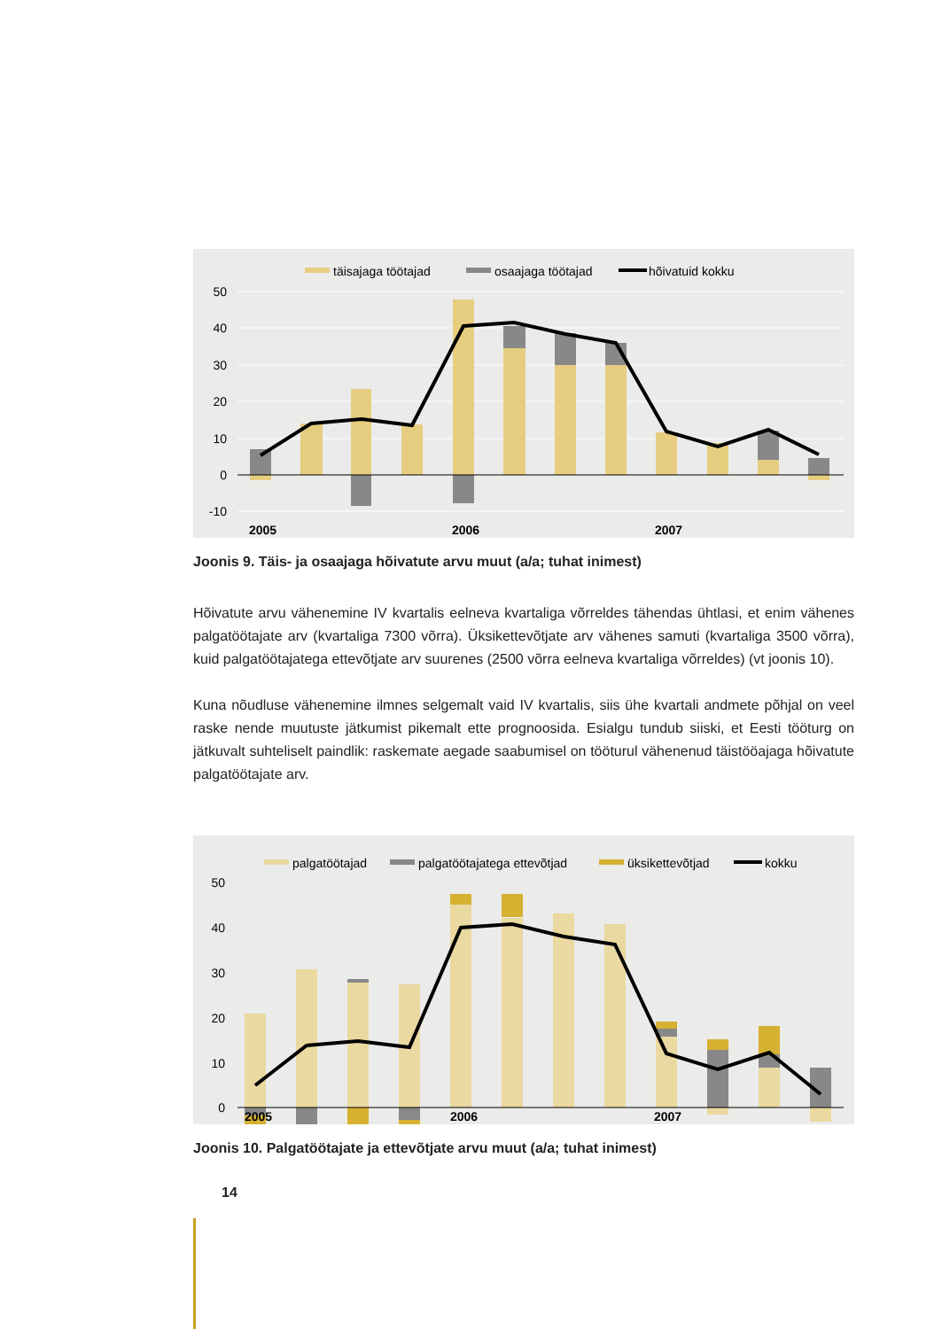täisajaga töötajad
osaajaga töötajad
hõivatuid kokku
50
40
30
20
10
0
-10
2005
2006
2007
Joonis 9. Täis- ja osaajaga hõivatute arvu muut (a/a; tuhat inimest)
Hõivatute arvu vähenemine IV kvartalis eelneva kvartaliga võrreldes tähendas ühtlasi, et enim vähenes palgatöötajate arv (kvartaliga 7300 võrra). Üksikettevõtjate arv vähenes samuti (kvartaliga 3500 võrra), kuid palgatöötajatega ettevõtjate arv suurenes (2500 võrra eelneva kvartaliga võrreldes) (vt joonis 10).
Kuna nõudluse vähenemine ilmnes selgemalt vaid IV kvartalis, siis ühe kvartali andmete põhjal on veel raske nende muutuste jätkumist pikemalt ette prognoosida. Esialgu tundub siiski, et Eesti tööturg on jätkuvalt suhteliselt paindlik: raskemate aegade saabumisel on tööturul vähenenud täistööajaga hõivatute palgatöötajate arv.
palgatöötajad
palgatöötajatega ettevõtjad
üksikettevõtjad
kokku
50
40
30
20
10
0
2005
2006
2007
Joonis 10. Palgatöötajate ja ettevõtjate arvu muut (a/a; tuhat inimest)
14